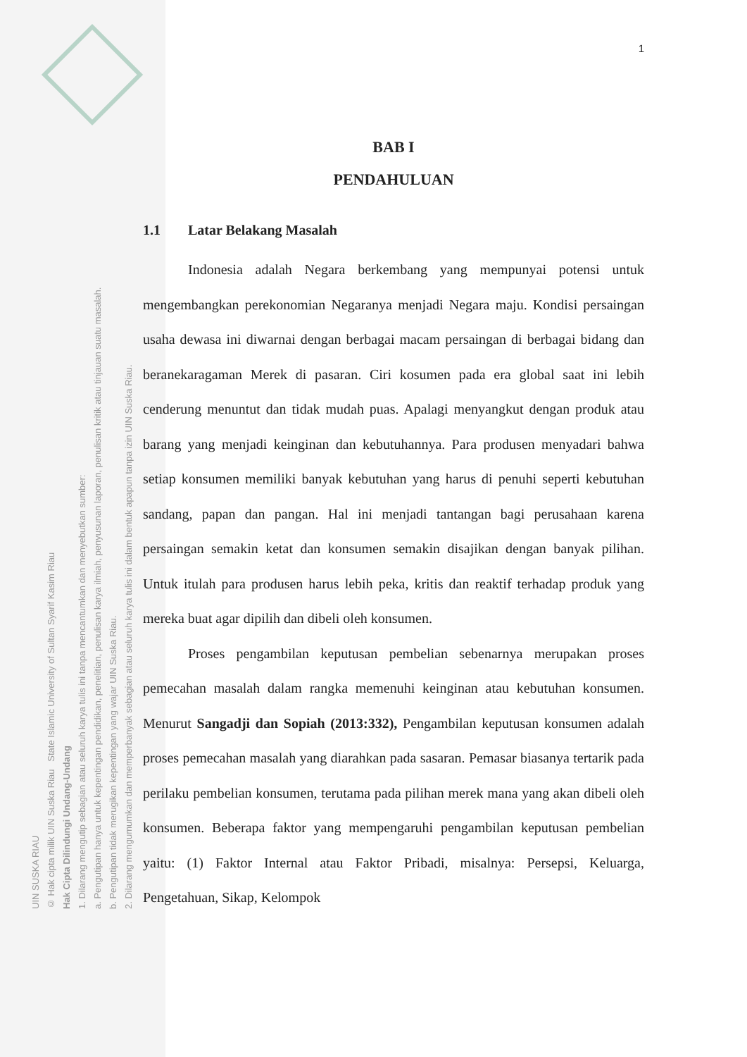UIN SUSKA RIAU
© Hak cipta milik UIN Suska Riau State Islamic University of Sultan Syarif Kasim Riau
Hak Cipta Dilindungi Undang-Undang
1. Dilarang mengutip sebagian atau seluruh karya tulis ini tanpa mencantumkan dan menyebutkan sumber:
a. Pengutipan hanya untuk kepentingan pendidikan, penelitian, penulisan karya ilmiah, penyusunan laporan, penulisan kritik atau tinjauan suatu masalah.
b. Pengutipan tidak merugikan kepentingan yang wajar UIN Suska Riau.
2. Dilarang mengumumkan dan memperbanyak sebagian atau seluruh karya tulis ini dalam bentuk apapun tanpa izin UIN Suska Riau.
1
BAB I
PENDAHULUAN
1.1 Latar Belakang Masalah
Indonesia adalah Negara berkembang yang mempunyai potensi untuk mengembangkan perekonomian Negaranya menjadi Negara maju. Kondisi persaingan usaha dewasa ini diwarnai dengan berbagai macam persaingan di berbagai bidang dan beranekaragaman Merek di pasaran. Ciri kosumen pada era global saat ini lebih cenderung menuntut dan tidak mudah puas. Apalagi menyangkut dengan produk atau barang yang menjadi keinginan dan kebutuhannya. Para produsen menyadari bahwa setiap konsumen memiliki banyak kebutuhan yang harus di penuhi seperti kebutuhan sandang, papan dan pangan. Hal ini menjadi tantangan bagi perusahaan karena persaingan semakin ketat dan konsumen semakin disajikan dengan banyak pilihan. Untuk itulah para produsen harus lebih peka, kritis dan reaktif terhadap produk yang mereka buat agar dipilih dan dibeli oleh konsumen.
Proses pengambilan keputusan pembelian sebenarnya merupakan proses pemecahan masalah dalam rangka memenuhi keinginan atau kebutuhan konsumen. Menurut Sangadji dan Sopiah (2013:332), Pengambilan keputusan konsumen adalah proses pemecahan masalah yang diarahkan pada sasaran. Pemasar biasanya tertarik pada perilaku pembelian konsumen, terutama pada pilihan merek mana yang akan dibeli oleh konsumen. Beberapa faktor yang mempengaruhi pengambilan keputusan pembelian yaitu: (1) Faktor Internal atau Faktor Pribadi, misalnya: Persepsi, Keluarga, Pengetahuan, Sikap, Kelompok